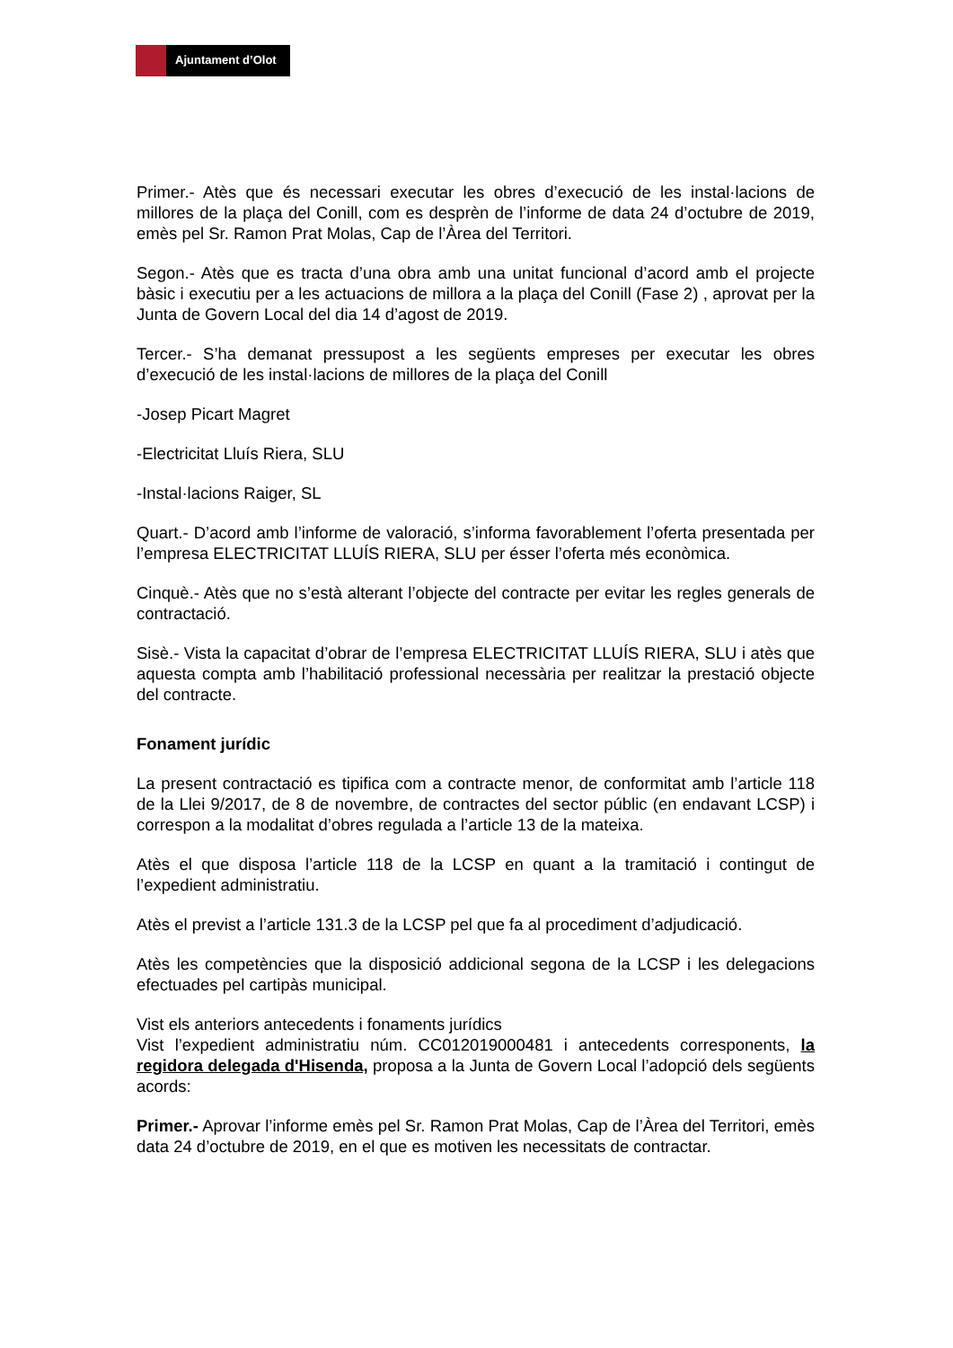Ajuntament d’Olot
Primer.- Atès que és necessari executar les obres d’execució de les instal·lacions de millores de la plaça del Conill, com es desprèn de l’informe de data 24 d’octubre de 2019, emès pel Sr. Ramon Prat Molas, Cap de l’Àrea del Territori.
Segon.- Atès que es tracta d’una obra amb una unitat funcional d’acord amb el projecte bàsic i executiu per a les actuacions de millora a la plaça del Conill (Fase 2) , aprovat per la Junta de Govern Local del dia 14 d’agost de 2019.
Tercer.- S’ha demanat pressupost a les següents empreses per executar les obres d’execució de les instal·lacions de millores de la plaça del Conill
-Josep Picart Magret
-Electricitat Lluís Riera, SLU
-Instal·lacions Raiger, SL
Quart.- D’acord amb l’informe de valoració, s’informa favorablement l’oferta presentada per l’empresa ELECTRICITAT LLUÍS RIERA, SLU per ésser l’oferta més econòmica.
Cinquè.- Atès que no s’està alterant l’objecte del contracte per evitar les regles generals de contractació.
Sisè.- Vista la capacitat d’obrar de l’empresa ELECTRICITAT LLUÍS RIERA, SLU i atès que aquesta compta amb l’habilitació professional necessària per realitzar la prestació objecte del contracte.
Fonament jurídic
La present contractació es tipifica com a contracte menor, de conformitat amb l’article 118 de la Llei 9/2017, de 8 de novembre, de contractes del sector públic (en endavant LCSP) i correspon a la modalitat d’obres regulada a l’article 13 de la mateixa.
Atès el que disposa l’article 118 de la LCSP en quant a la tramitació i contingut de l’expedient administratiu.
Atès el previst a l’article 131.3 de la LCSP pel que fa al procediment d’adjudicació.
Atès les competències que la disposició addicional segona de la LCSP i les delegacions efectuades pel cartipàs municipal.
Vist els anteriors antecedents i fonaments jurídics
Vist l’expedient administratiu núm. CC012019000481 i antecedents corresponents, la regidora delegada d'Hisenda, proposa a la Junta de Govern Local l’adopció dels següents acords:
Primer.- Aprovar l’informe emès pel Sr. Ramon Prat Molas, Cap de l’Àrea del Territori, emès data 24 d’octubre de 2019, en el que es motiven les necessitats de contractar.